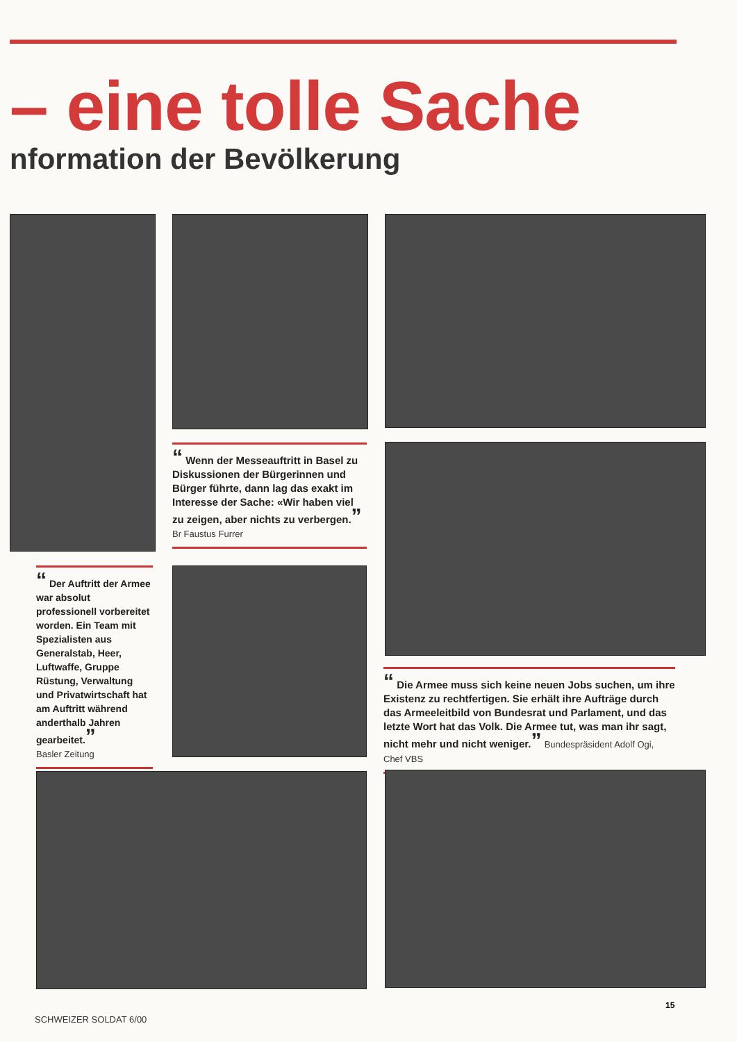– eine tolle Sache
nformation der Bevölkerung
“ Wenn der Messeauftritt in Basel zu Diskussionen der Bürgerinnen und Bürger führte, dann lag das exakt im Interesse der Sache: «Wir haben viel zu zeigen, aber nichts zu verbergen.”
Br Faustus Furrer
“ Der Auftritt der Armee war absolut professionell vorbereitet worden. Ein Team mit Spezialisten aus Generalstab, Heer, Luftwaffe, Gruppe Rüstung, Verwaltung und Privatwirtschaft hat am Auftritt während anderthalb Jahren gearbeitet.”
Basler Zeitung
“ Die Armee muss sich keine neuen Jobs suchen, um ihre Existenz zu rechtfertigen. Sie erhält ihre Aufträge durch das Armeeleitbild von Bundesrat und Parlament, und das letzte Wort hat das Volk. Die Armee tut, was man ihr sagt, nicht mehr und nicht weniger.” Bundespräsident Adolf Ogi, Chef VBS
SCHWEIZER SOLDAT 6/00
15